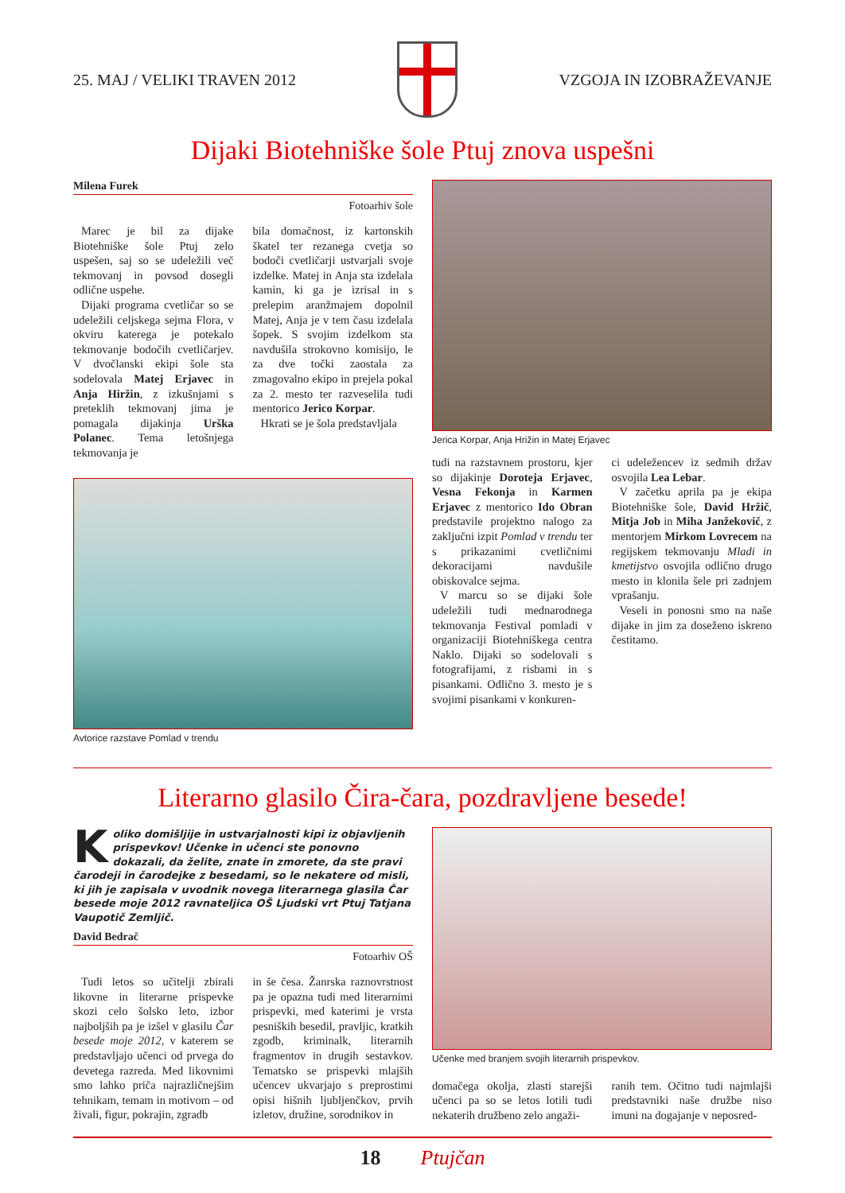25. MAJ / VELIKI TRAVEN 2012 VZGOJA IN IZOBRAŽEVANJE
Dijaki Biotehniške šole Ptuj znova uspešni
Milena Furek
Fotoarhiv šole
Marec je bil za dijake Biotehniške šole Ptuj zelo uspešen, saj so se udeležili več tekmovanj in povsod dosegli odlične uspehe.
Dijaki programa cvetličar so se udeležili celjskega sejma Flora, v okviru katerega je potekalo tekmovanje bodočih cvetličarjev. V dvočlanski ekipi šole sta sodelovala Matej Erjavec in Anja Hiržin, z izkušnjami s preteklih tekmovanj jima je pomagala dijakinja Urška Polanec. Tema letošnjega tekmovanja je
bila domačnost, iz kartonskih škatel ter rezanega cvetja so bodoči cvetličarji ustvarjali svoje izdelke. Matej in Anja sta izdelala kamin, ki ga je izrisal in s prelepim aranžmajem dopolnil Matej, Anja je v tem času izdelala šopek. S svojim izdelkom sta navdušila strokovno komisijo, le za dve točki zaostala za zmagovalno ekipo in prejela pokal za 2. mesto ter razveselila tudi mentorico Jerico Korpar.
Hkrati se je šola predstavljala
Avtorice razstave Pomlad v trendu
Jerica Korpar, Anja Hrižin in Matej Erjavec
tudi na razstavnem prostoru, kjer so dijakinje Doroteja Erjavec, Vesna Fekonja in Karmen Erjavec z mentorico Ido Obran predstavile projektno nalogo za zaključni izpit Pomlad v trendu ter s prikazanimi cvetličnimi dekoracijami navdušile obiskovalce sejma.
V marcu so se dijaki šole udeležili tudi mednarodnega tekmovanja Festival pomladi v organizaciji Biotehniškega centra Naklo. Dijaki so sodelovali s fotografijami, z risbami in s pisankami. Odlično 3. mesto je s svojimi pisankami v konkuren-
ci udeležencev iz sedmih držav osvojila Lea Lebar.
V začetku aprila pa je ekipa Biotehniške šole, David Hržič, Mitja Job in Miha Janžekovič, z mentorjem Mirkom Lovrecem na regijskem tekmovanju Mladi in kmetijstvo osvojila odlično drugo mesto in klonila šele pri zadnjem vprašanju.
Veseli in ponosni smo na naše dijake in jim za doseženo iskreno čestitamo.
Literarno glasilo Čira-čara, pozdravljene besede!
Koliko domišljije in ustvarjalnosti kipi iz objavljenih prispevkov! Učenke in učenci ste ponovno dokazali, da želite, znate in zmorete, da ste pravi čarodeji in čarodejke z besedami, so le nekatere od misli, ki jih je zapisala v uvodnik novega literarnega glasila Čar besede moje 2012 ravnateljica OŠ Ljudski vrt Ptuj Tatjana Vaupotič Zemljič.
David Bedrač
Fotoarhiv OŠ
Tudi letos so učitelji zbirali likovne in literarne prispevke skozi celo šolsko leto, izbor najboljših pa je izšel v glasilu Čar besede moje 2012, v katerem se predstavljajo učenci od prvega do devetega razreda. Med likovnimi smo lahko priča najrazličnejšim tehnikam, temam in motivom – od živali, figur, pokrajin, zgradb
in še česa. Žanrska raznovrstnost pa je opazna tudi med literarnimi prispevki, med katerimi je vrsta pesniških besedil, pravljic, kratkih zgodb, kriminalk, literarnih fragmentov in drugih sestavkov. Tematsko se prispevki mlajših učencev ukvarjajo s preprostimi opisi hišnih ljubljenčkov, prvih izletov, družine, sorodnikov in
Učenke med branjem svojih literarnih prispevkov.
domačega okolja, zlasti starejši učenci pa so se letos lotili tudi nekaterih družbeno zelo angaži-
ranih tem. Očitno tudi najmlajši predstavniki naše družbe niso imuni na dogajanje v neposred-
18 Ptujčan